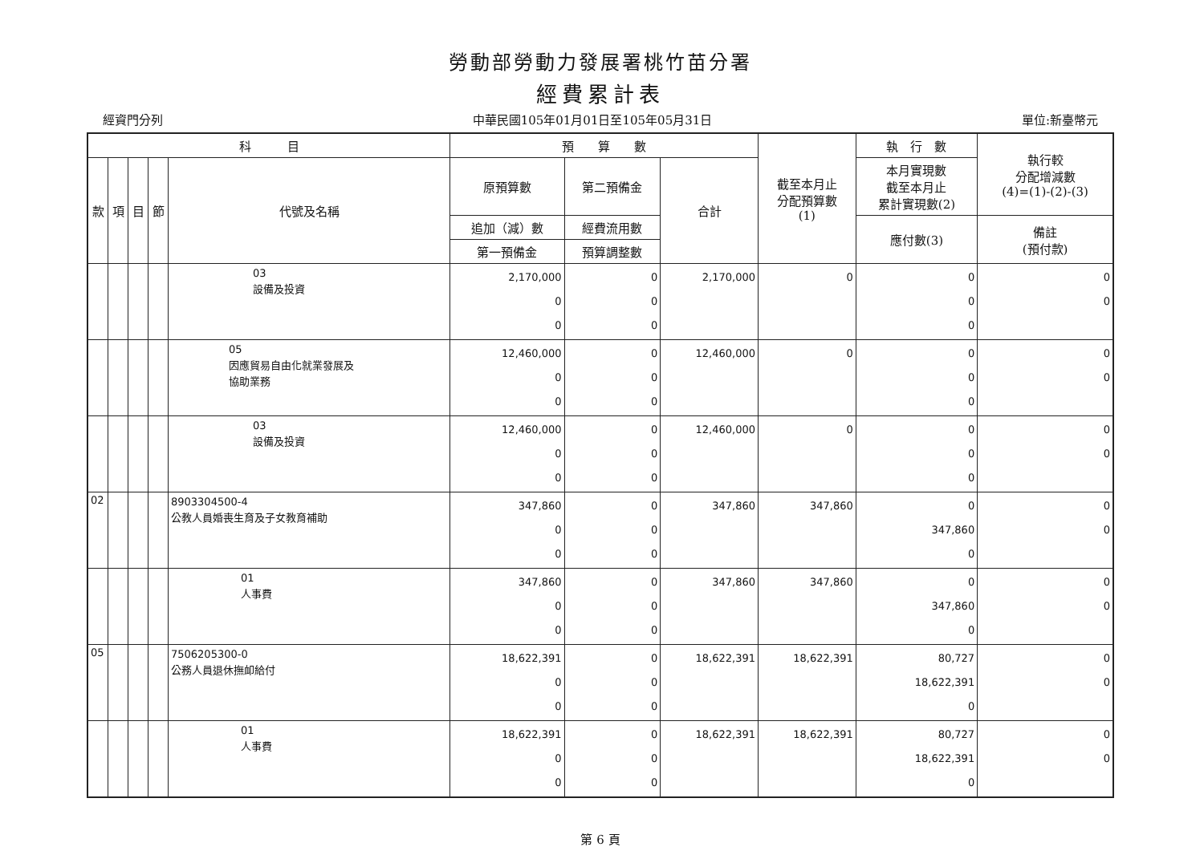勞動部勞動力發展署桃竹苗分署
經費累計表
經資門分列 中華民國105年01月01日至105年05月31日 單位:新臺幣元
| 科 目 | | | | | 預 算 數 | | | 截至本月止 分配預算數 (1) | 執 行 數 | 執行較 分配增減數 (4)=(1)-(2)-(3) |
| --- | --- | --- | --- | --- | --- | --- | --- | --- | --- | --- |
| 款 | 項 | 目 | 節 | 代號及名稱 | 原預算數 | 第二預備金 | 合計 | | 本月實現數 截至本月止 累計實現數(2) | |
| | | | | | 追加（減）數 | 經費流用數 | | | 應付數(3) | 備註 (預付款) |
| | | | | | 第一預備金 | 預算調整數 | | | | |
| | | | | 03 設備及投資 | 2,170,000 0 0 | 0 0 0 | 2,170,000 | 0 | 0 0 0 | 0 0 |
| | | | | 05 因應貿易自由化就業發展及 協助業務 | 12,460,000 0 0 | 0 0 0 | 12,460,000 | 0 | 0 0 0 | 0 0 |
| | | | | 03 設備及投資 | 12,460,000 0 0 | 0 0 0 | 12,460,000 | 0 | 0 0 0 | 0 0 |
| 02 | | | | 8903304500-4 公教人員婚喪生育及子女教育補助 | 347,860 0 0 | 0 0 0 | 347,860 | 347,860 | 0 347,860 0 | 0 0 |
| | | | | 01 人事費 | 347,860 0 0 | 0 0 0 | 347,860 | 347,860 | 0 347,860 0 | 0 0 |
| 05 | | | | 7506205300-0 公務人員退休撫卹給付 | 18,622,391 0 0 | 0 0 0 | 18,622,391 | 18,622,391 | 80,727 18,622,391 0 | 0 0 |
| | | | | 01 人事費 | 18,622,391 0 0 | 0 0 0 | 18,622,391 | 18,622,391 | 80,727 18,622,391 0 | 0 0 |
第 6 頁